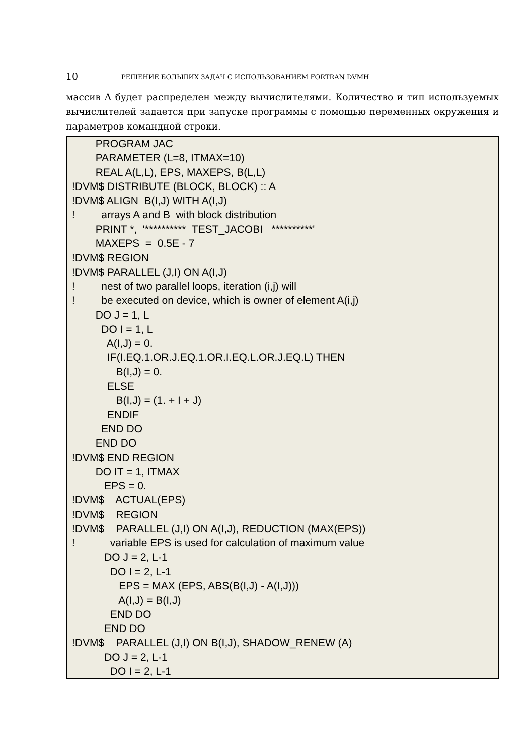10 РЕШЕНИЕ БОЛЬШИХ ЗАДАЧ С ИСПОЛЬЗОВАНИЕМ FORTRAN DVMH
массив A будет распределен между вычислителями. Количество и тип используемых вычислителей задается при запуске программы с помощью переменных окружения и параметров командной строки.
PROGRAM JAC PARAMETER (L=8, ITMAX=10) REAL A(L,L), EPS, MAXEPS, B(L,L) !DVM$ DISTRIBUTE (BLOCK, BLOCK) :: A !DVM$ ALIGN B(I,J) WITH A(I,J) ! arrays A and B with block distribution PRINT *, '********** TEST_JACOBI **********' MAXEPS = 0.5E - 7 !DVM$ REGION !DVM$ PARALLEL (J,I) ON A(I,J) ! nest of two parallel loops, iteration (i,j) will ! be executed on device, which is owner of element A(i,j) DO J = 1, L DO I = 1, L A(I,J) = 0. IF(I.EQ.1.OR.J.EQ.1.OR.I.EQ.L.OR.J.EQ.L) THEN B(I,J) = 0. ELSE B(I,J) = (1. + I + J) ENDIF END DO END DO !DVM$ END REGION DO IT = 1, ITMAX EPS = 0. !DVM$ ACTUAL(EPS) !DVM$ REGION !DVM$ PARALLEL (J,I) ON A(I,J), REDUCTION (MAX(EPS)) ! variable EPS is used for calculation of maximum value DO J = 2, L-1 DO I = 2, L-1 EPS = MAX (EPS, ABS(B(I,J) - A(I,J))) A(I,J) = B(I,J) END DO END DO !DVM$ PARALLEL (J,I) ON B(I,J), SHADOW_RENEW (A) DO J = 2, L-1 DO I = 2, L-1